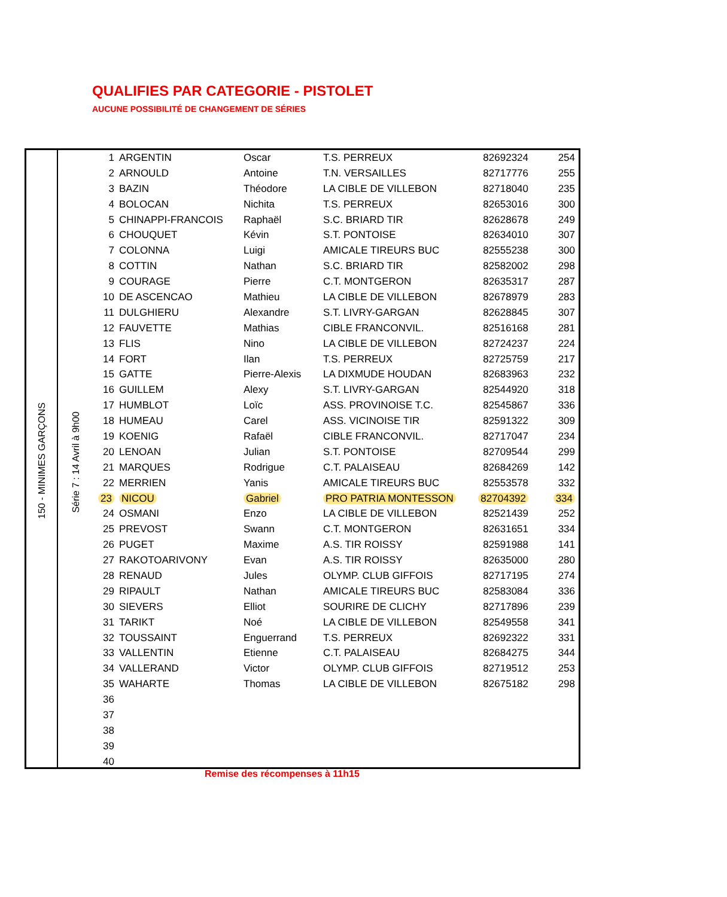QUALIFIES PAR CATEGORIE - PISTOLET
AUCUNE POSSIBILITÉ DE CHANGEMENT DE SÉRIES
150 - MINIMES GARÇONS
Série 7 : 14 Avril à 9h00
| 1 | ARGENTIN | Oscar | T.S. PERREUX | 82692324 | 254 |
| 2 | ARNOULD | Antoine | T.N. VERSAILLES | 82717776 | 255 |
| 3 | BAZIN | Théodore | LA CIBLE DE VILLEBON | 82718040 | 235 |
| 4 | BOLOCAN | Nichita | T.S. PERREUX | 82653016 | 300 |
| 5 | CHINAPPI-FRANCOIS | Raphaël | S.C. BRIARD TIR | 82628678 | 249 |
| 6 | CHOUQUET | Kévin | S.T. PONTOISE | 82634010 | 307 |
| 7 | COLONNA | Luigi | AMICALE TIREURS BUC | 82555238 | 300 |
| 8 | COTTIN | Nathan | S.C. BRIARD TIR | 82582002 | 298 |
| 9 | COURAGE | Pierre | C.T. MONTGERON | 82635317 | 287 |
| 10 | DE ASCENCAO | Mathieu | LA CIBLE DE VILLEBON | 82678979 | 283 |
| 11 | DULGHIERU | Alexandre | S.T. LIVRY-GARGAN | 82628845 | 307 |
| 12 | FAUVETTE | Mathias | CIBLE FRANCONVIL. | 82516168 | 281 |
| 13 | FLIS | Nino | LA CIBLE DE VILLEBON | 82724237 | 224 |
| 14 | FORT | Ilan | T.S. PERREUX | 82725759 | 217 |
| 15 | GATTE | Pierre-Alexis | LA DIXMUDE HOUDAN | 82683963 | 232 |
| 16 | GUILLEM | Alexy | S.T. LIVRY-GARGAN | 82544920 | 318 |
| 17 | HUMBLOT | Loïc | ASS. PROVINOISE T.C. | 82545867 | 336 |
| 18 | HUMEAU | Carel | ASS. VICINOISE TIR | 82591322 | 309 |
| 19 | KOENIG | Rafaël | CIBLE FRANCONVIL. | 82717047 | 234 |
| 20 | LENOAN | Julian | S.T. PONTOISE | 82709544 | 299 |
| 21 | MARQUES | Rodrigue | C.T. PALAISEAU | 82684269 | 142 |
| 22 | MERRIEN | Yanis | AMICALE TIREURS BUC | 82553578 | 332 |
| 23 | NICOU | Gabriel | PRO PATRIA MONTESSON | 82704392 | 334 |
| 24 | OSMANI | Enzo | LA CIBLE DE VILLEBON | 82521439 | 252 |
| 25 | PREVOST | Swann | C.T. MONTGERON | 82631651 | 334 |
| 26 | PUGET | Maxime | A.S. TIR ROISSY | 82591988 | 141 |
| 27 | RAKOTOARIVONY | Evan | A.S. TIR ROISSY | 82635000 | 280 |
| 28 | RENAUD | Jules | OLYMP. CLUB GIFFOIS | 82717195 | 274 |
| 29 | RIPAULT | Nathan | AMICALE TIREURS BUC | 82583084 | 336 |
| 30 | SIEVERS | Elliot | SOURIRE DE CLICHY | 82717896 | 239 |
| 31 | TARIKT | Noé | LA CIBLE DE VILLEBON | 82549558 | 341 |
| 32 | TOUSSAINT | Enguerrand | T.S. PERREUX | 82692322 | 331 |
| 33 | VALLENTIN | Etienne | C.T. PALAISEAU | 82684275 | 344 |
| 34 | VALLERAND | Victor | OLYMP. CLUB GIFFOIS | 82719512 | 253 |
| 35 | WAHARTE | Thomas | LA CIBLE DE VILLEBON | 82675182 | 298 |
| 36 | | | | | |
| 37 | | | | | |
| 38 | | | | | |
| 39 | | | | | |
| 40 | | | | | |
Remise des récompenses à 11h15